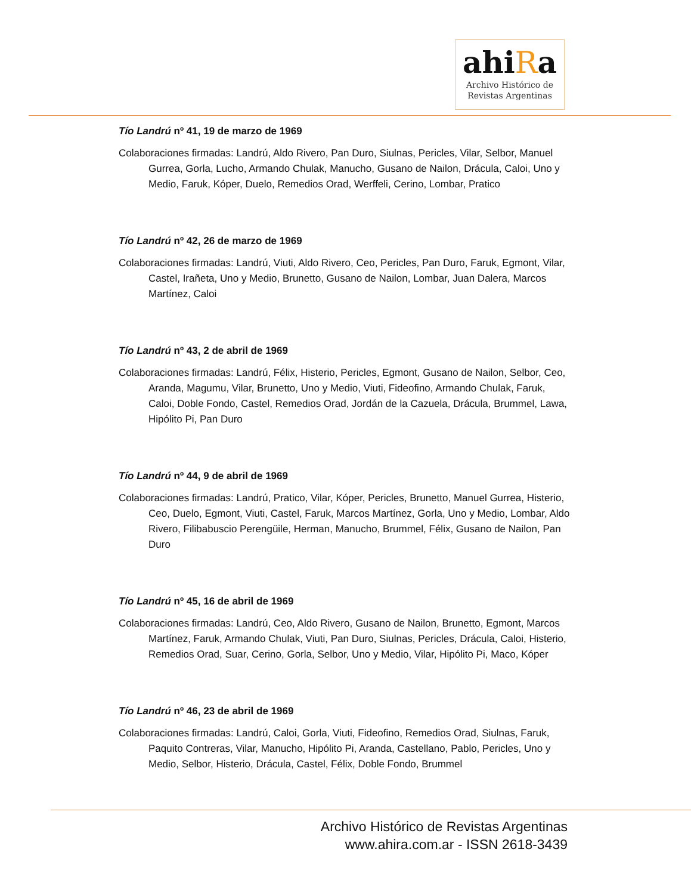ahiRa
Archivo Histórico de
Revistas Argentinas
Tío Landrú nº 41, 19 de marzo de 1969
Colaboraciones firmadas: Landrú, Aldo Rivero, Pan Duro, Siulnas, Pericles, Vilar, Selbor, Manuel Gurrea, Gorla, Lucho, Armando Chulak, Manucho, Gusano de Nailon, Drácula, Caloi, Uno y Medio, Faruk, Kóper, Duelo, Remedios Orad, Werffeli, Cerino, Lombar, Pratico
Tío Landrú nº 42, 26 de marzo de 1969
Colaboraciones firmadas: Landrú, Viuti, Aldo Rivero, Ceo, Pericles, Pan Duro, Faruk, Egmont, Vilar, Castel, Irañeta, Uno y Medio, Brunetto, Gusano de Nailon, Lombar, Juan Dalera, Marcos Martínez, Caloi
Tío Landrú nº 43, 2 de abril de 1969
Colaboraciones firmadas: Landrú, Félix, Histerio, Pericles, Egmont, Gusano de Nailon, Selbor, Ceo, Aranda, Magumu, Vilar, Brunetto, Uno y Medio, Viuti, Fideofino, Armando Chulak, Faruk, Caloi, Doble Fondo, Castel, Remedios Orad, Jordán de la Cazuela, Drácula, Brummel, Lawa, Hipólito Pi, Pan Duro
Tío Landrú nº 44, 9 de abril de 1969
Colaboraciones firmadas: Landrú, Pratico, Vilar, Kóper, Pericles, Brunetto, Manuel Gurrea, Histerio, Ceo, Duelo, Egmont, Viuti, Castel, Faruk, Marcos Martínez, Gorla, Uno y Medio, Lombar, Aldo Rivero, Filibabuscio Perengüile, Herman, Manucho, Brummel, Félix, Gusano de Nailon, Pan Duro
Tío Landrú nº 45, 16 de abril de 1969
Colaboraciones firmadas: Landrú, Ceo, Aldo Rivero, Gusano de Nailon, Brunetto, Egmont, Marcos Martínez, Faruk, Armando Chulak, Viuti, Pan Duro, Siulnas, Pericles, Drácula, Caloi, Histerio, Remedios Orad, Suar, Cerino, Gorla, Selbor, Uno y Medio, Vilar, Hipólito Pi, Maco, Kóper
Tío Landrú nº 46, 23 de abril de 1969
Colaboraciones firmadas: Landrú, Caloi, Gorla, Viuti, Fideofino, Remedios Orad, Siulnas, Faruk, Paquito Contreras, Vilar, Manucho, Hipólito Pi, Aranda, Castellano, Pablo, Pericles, Uno y Medio, Selbor, Histerio, Drácula, Castel, Félix, Doble Fondo, Brummel
Archivo Histórico de Revistas Argentinas
www.ahira.com.ar - ISSN 2618-3439